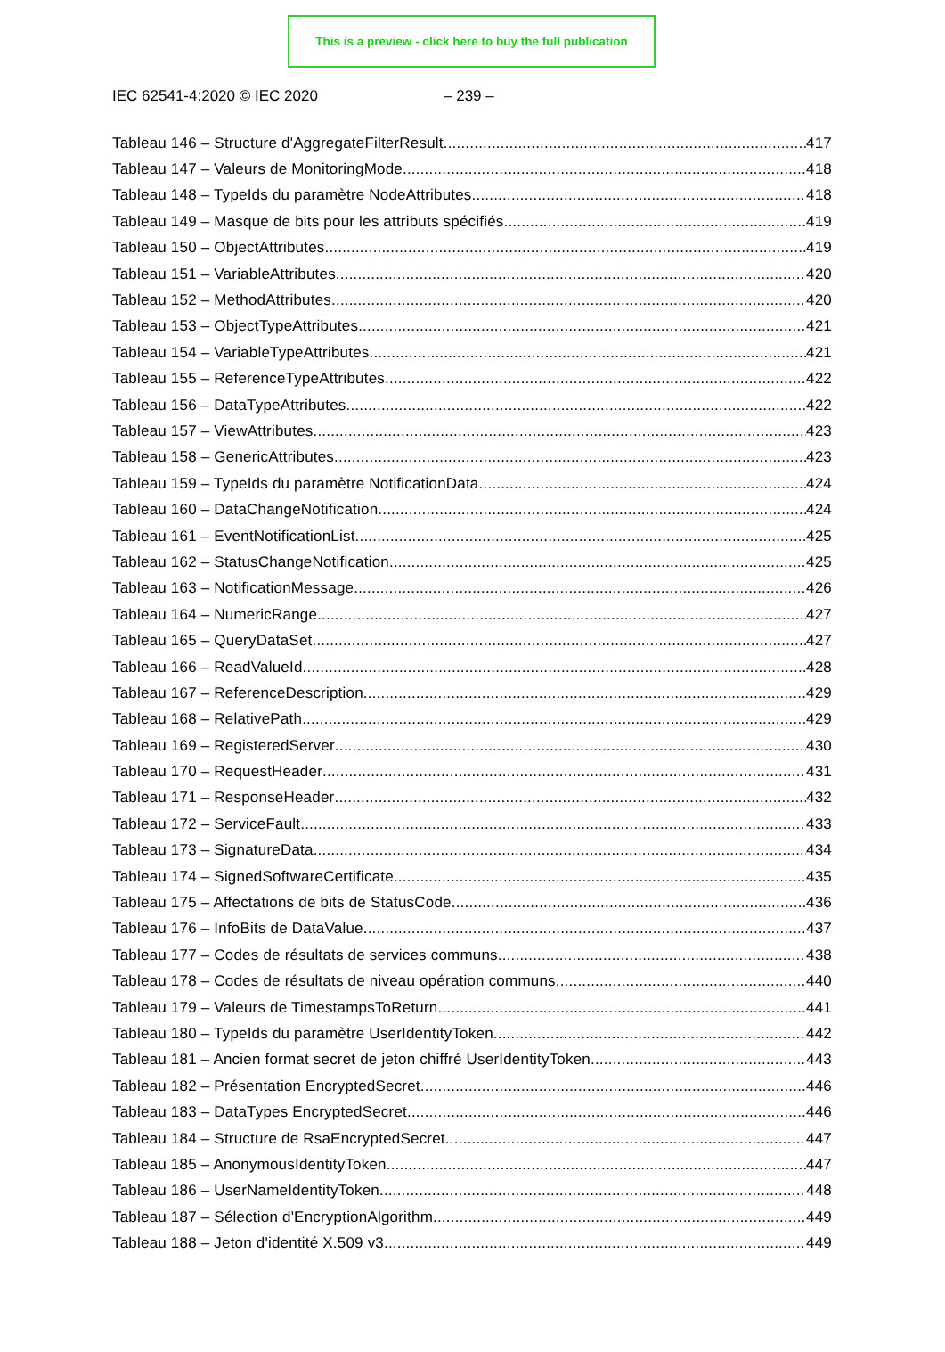This is a preview - click here to buy the full publication
IEC 62541-4:2020 © IEC 2020 – 239 –
Tableau 146 – Structure d'AggregateFilterResult 417
Tableau 147 – Valeurs de MonitoringMode 418
Tableau 148 – TypeIds du paramètre NodeAttributes 418
Tableau 149 – Masque de bits pour les attributs spécifiés 419
Tableau 150 – ObjectAttributes 419
Tableau 151 – VariableAttributes 420
Tableau 152 – MethodAttributes 420
Tableau 153 – ObjectTypeAttributes 421
Tableau 154 – VariableTypeAttributes 421
Tableau 155 – ReferenceTypeAttributes 422
Tableau 156 – DataTypeAttributes 422
Tableau 157 – ViewAttributes 423
Tableau 158 – GenericAttributes 423
Tableau 159 – TypeIds du paramètre NotificationData 424
Tableau 160 – DataChangeNotification 424
Tableau 161 – EventNotificationList 425
Tableau 162 – StatusChangeNotification 425
Tableau 163 – NotificationMessage 426
Tableau 164 – NumericRange 427
Tableau 165 – QueryDataSet 427
Tableau 166 – ReadValueId 428
Tableau 167 – ReferenceDescription 429
Tableau 168 – RelativePath 429
Tableau 169 – RegisteredServer 430
Tableau 170 – RequestHeader 431
Tableau 171 – ResponseHeader 432
Tableau 172 – ServiceFault 433
Tableau 173 – SignatureData 434
Tableau 174 – SignedSoftwareCertificate 435
Tableau 175 – Affectations de bits de StatusCode 436
Tableau 176 – InfoBits de DataValue 437
Tableau 177 – Codes de résultats de services communs 438
Tableau 178 – Codes de résultats de niveau opération communs 440
Tableau 179 – Valeurs de TimestampsToReturn 441
Tableau 180 – TypeIds du paramètre UserIdentityToken 442
Tableau 181 – Ancien format secret de jeton chiffré UserIdentityToken 443
Tableau 182 – Présentation EncryptedSecret 446
Tableau 183 – DataTypes EncryptedSecret 446
Tableau 184 – Structure de RsaEncryptedSecret 447
Tableau 185 – AnonymousIdentityToken 447
Tableau 186 – UserNameIdentityToken 448
Tableau 187 – Sélection d'EncryptionAlgorithm 449
Tableau 188 – Jeton d'identité X.509 v3 449